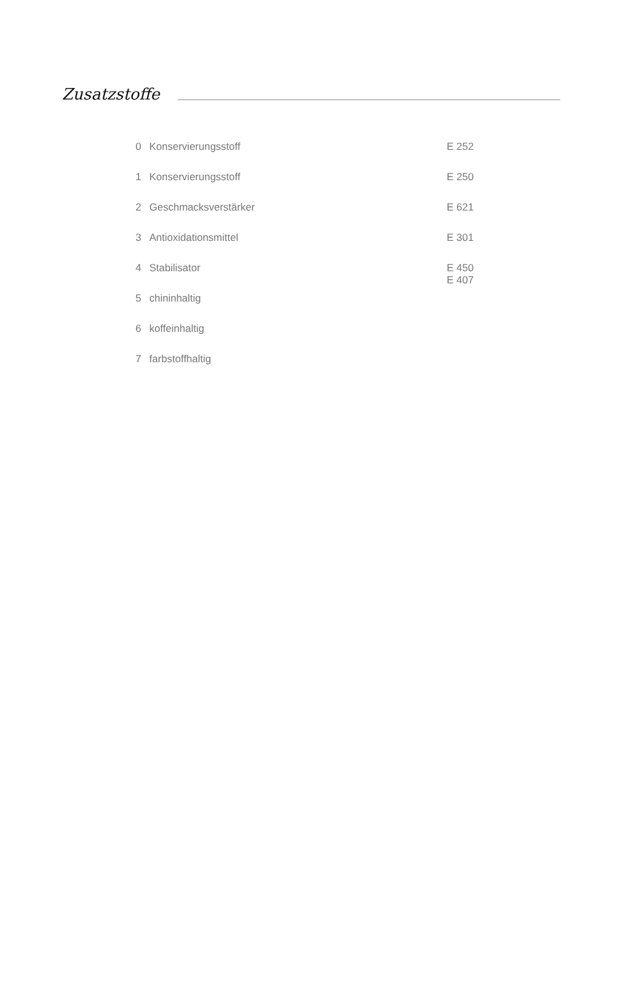Zusatzstoffe
| 0 | Konservierungsstoff | E 252 |
| 1 | Konservierungsstoff | E 250 |
| 2 | Geschmacksverstärker | E 621 |
| 3 | Antioxidationsmittel | E 301 |
| 4 | Stabilisator | E 450 E 407 |
| 5 | chininhaltig | |
| 6 | koffeinhaltig | |
| 7 | farbstoffhaltig | |